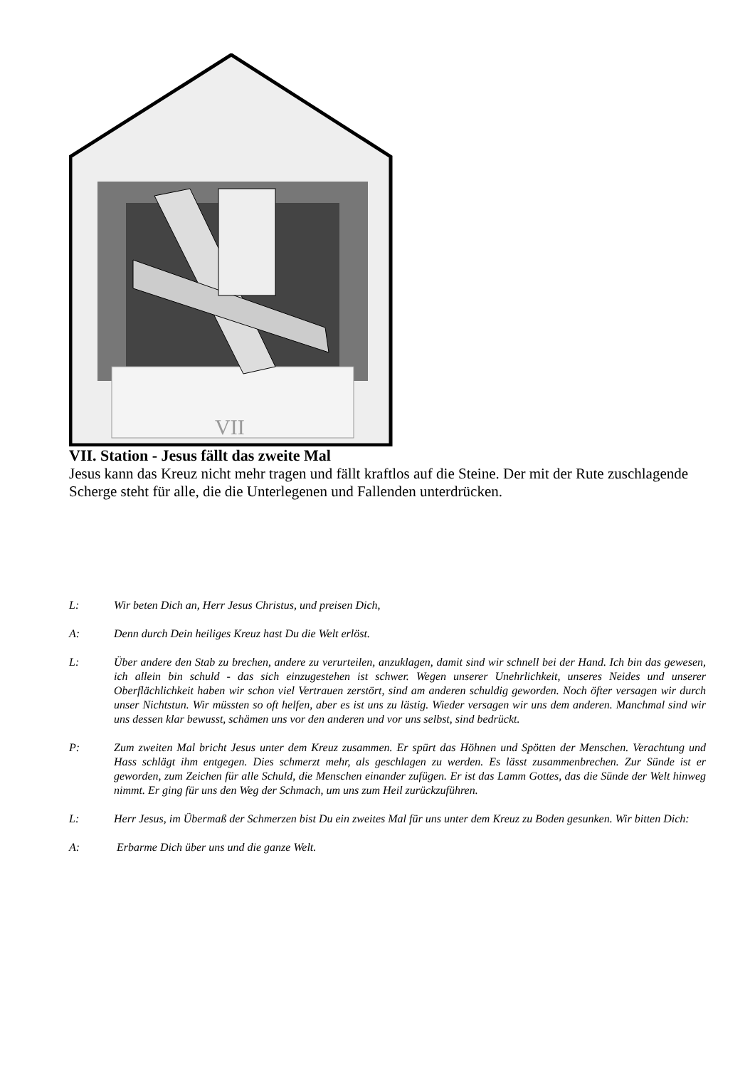VII
VII. Station - Jesus fällt das zweite Mal
Jesus kann das Kreuz nicht mehr tragen und fällt kraftlos auf die Steine. Der mit der Rute zuschlagende Scherge steht für alle, die die Unterlegenen und Fallenden unterdrücken.
L: Wir beten Dich an, Herr Jesus Christus, und preisen Dich,
A: Denn durch Dein heiliges Kreuz hast Du die Welt erlöst.
L: Über andere den Stab zu brechen, andere zu verurteilen, anzuklagen, damit sind wir schnell bei der Hand. Ich bin das gewesen, ich allein bin schuld - das sich einzugestehen ist schwer. Wegen unserer Unehrlichkeit, unseres Neides und unserer Oberflächlichkeit haben wir schon viel Vertrauen zerstört, sind am anderen schuldig geworden. Noch öfter versagen wir durch unser Nichtstun. Wir müssten so oft helfen, aber es ist uns zu lästig. Wieder versagen wir uns dem anderen. Manchmal sind wir uns dessen klar bewusst, schämen uns vor den anderen und vor uns selbst, sind bedrückt.
P: Zum zweiten Mal bricht Jesus unter dem Kreuz zusammen. Er spürt das Höhnen und Spötten der Menschen. Verachtung und Hass schlägt ihm entgegen. Dies schmerzt mehr, als geschlagen zu werden. Es lässt zusammenbrechen. Zur Sünde ist er geworden, zum Zeichen für alle Schuld, die Menschen einander zufügen. Er ist das Lamm Gottes, das die Sünde der Welt hinweg nimmt. Er ging für uns den Weg der Schmach, um uns zum Heil zurückzuführen.
L: Herr Jesus, im Übermaß der Schmerzen bist Du ein zweites Mal für uns unter dem Kreuz zu Boden gesunken. Wir bitten Dich:
A: Erbarme Dich über uns und die ganze Welt.